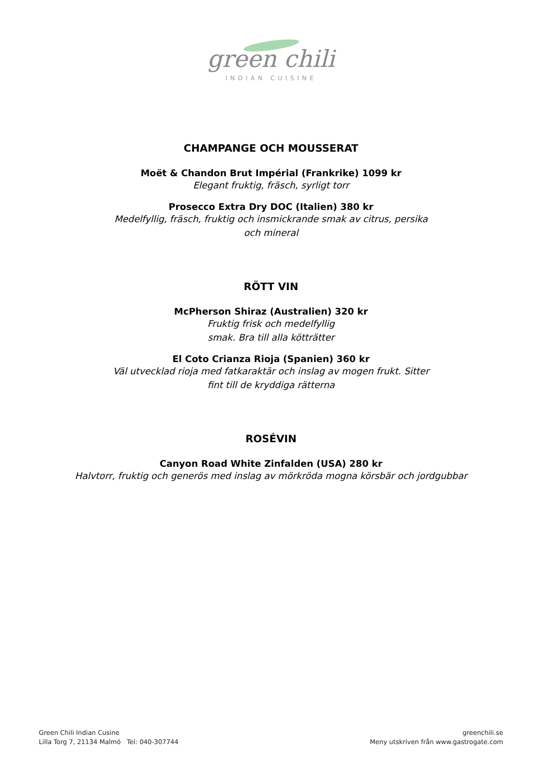green chili
INDIAN CUISINE
CHAMPANGE OCH MOUSSERAT
Moët & Chandon Brut Impérial (Frankrike) 1099 kr
Elegant fruktig, fräsch, syrligt torr
Prosecco Extra Dry DOC (Italien) 380 kr
Medelfyllig, fräsch, fruktig och insmickrande smak av citrus, persika
och mineral
RÖTT VIN
McPherson Shiraz (Australien) 320 kr
Fruktig frisk och medelfyllig
smak. Bra till alla kötträtter
El Coto Crianza Rioja (Spanien) 360 kr
Väl utvecklad rioja med fatkaraktär och inslag av mogen frukt. Sitter
fint till de kryddiga rätterna
ROSÉVIN
Canyon Road White Zinfalden (USA) 280 kr
Halvtorr, fruktig och generös med inslag av mörkröda mogna körsbär och jordgubbar
Green Chili Indian Cusine
Lilla Torg 7, 21134 Malmö Tel: 040-307744
greenchili.se
Meny utskriven från www.gastrogate.com